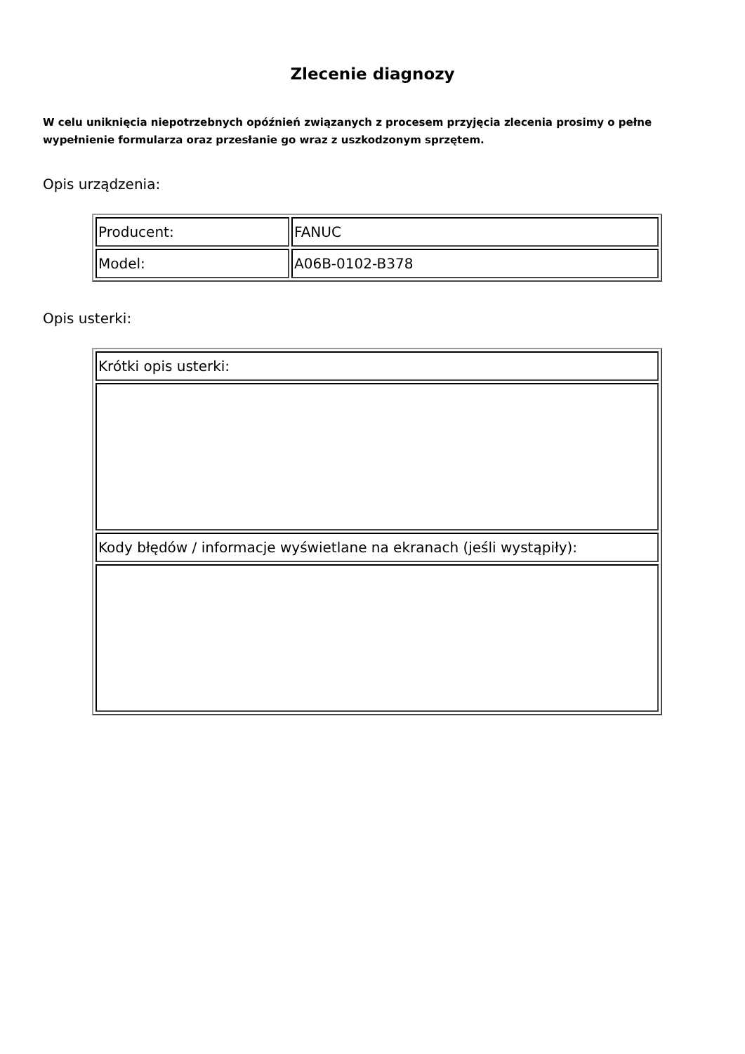Zlecenie diagnozy
W celu uniknięcia niepotrzebnych opóźnień związanych z procesem przyjęcia zlecenia prosimy o pełne wypełnienie formularza oraz przesłanie go wraz z uszkodzonym sprzętem.
Opis urządzenia:
| Producent: | FANUC |
| Model: | A06B-0102-B378 |
Opis usterki:
| Krótki opis usterki: |
| Kody błędów / informacje wyświetlane na ekranach (jeśli wystąpiły): |